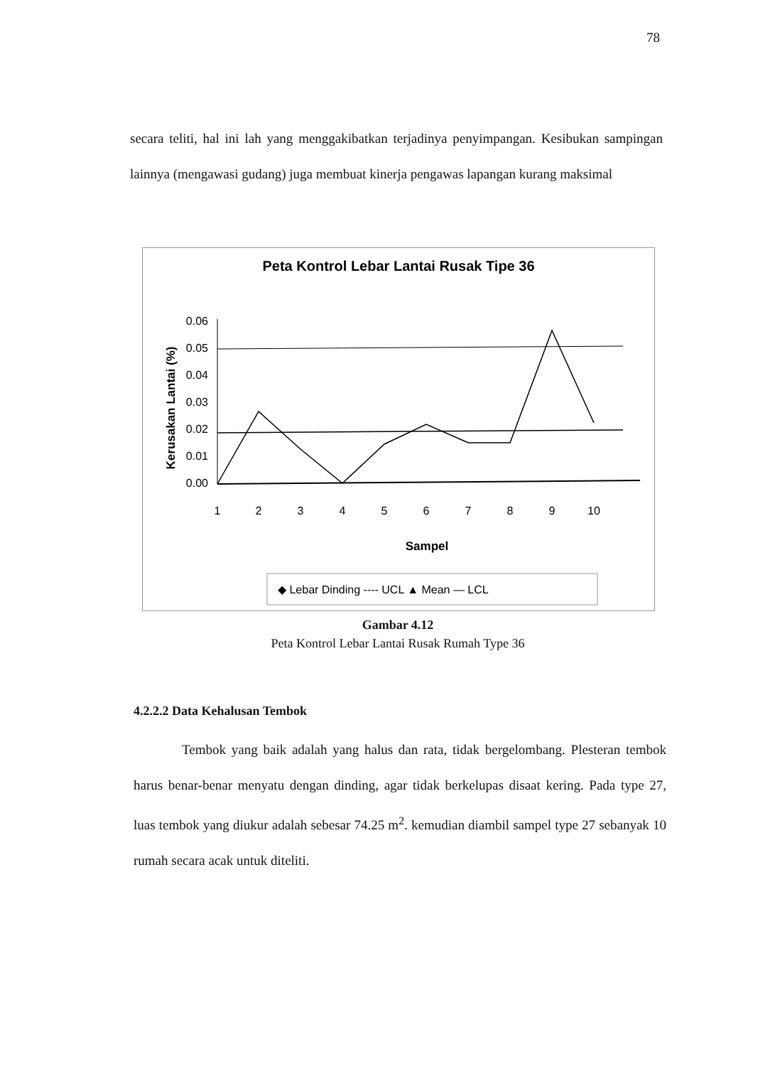78
secara teliti, hal ini lah yang menggakibatkan terjadinya penyimpangan. Kesibukan sampingan lainnya (mengawasi gudang) juga membuat kinerja pengawas lapangan kurang maksimal
Peta Kontrol Lebar Lantai Rusak Tipe 36
Kerusakan Lantai (%)
0.06
0.05
0.04
0.03
0.02
0.01
0.00
1
2
3
4
5
6
7
8
9
10
Sampel
◆ Lebar Dinding ---- UCL ▲ Mean — LCL
Gambar 4.12
Peta Kontrol Lebar Lantai Rusak Rumah Type 36
4.2.2.2 Data Kehalusan Tembok
Tembok yang baik adalah yang halus dan rata, tidak bergelombang. Plesteran tembok harus benar-benar menyatu dengan dinding, agar tidak berkelupas disaat kering. Pada type 27, luas tembok yang diukur adalah sebesar 74.25 m<sup>2</sup>. kemudian diambil sampel type 27 sebanyak 10 rumah secara acak untuk diteliti.